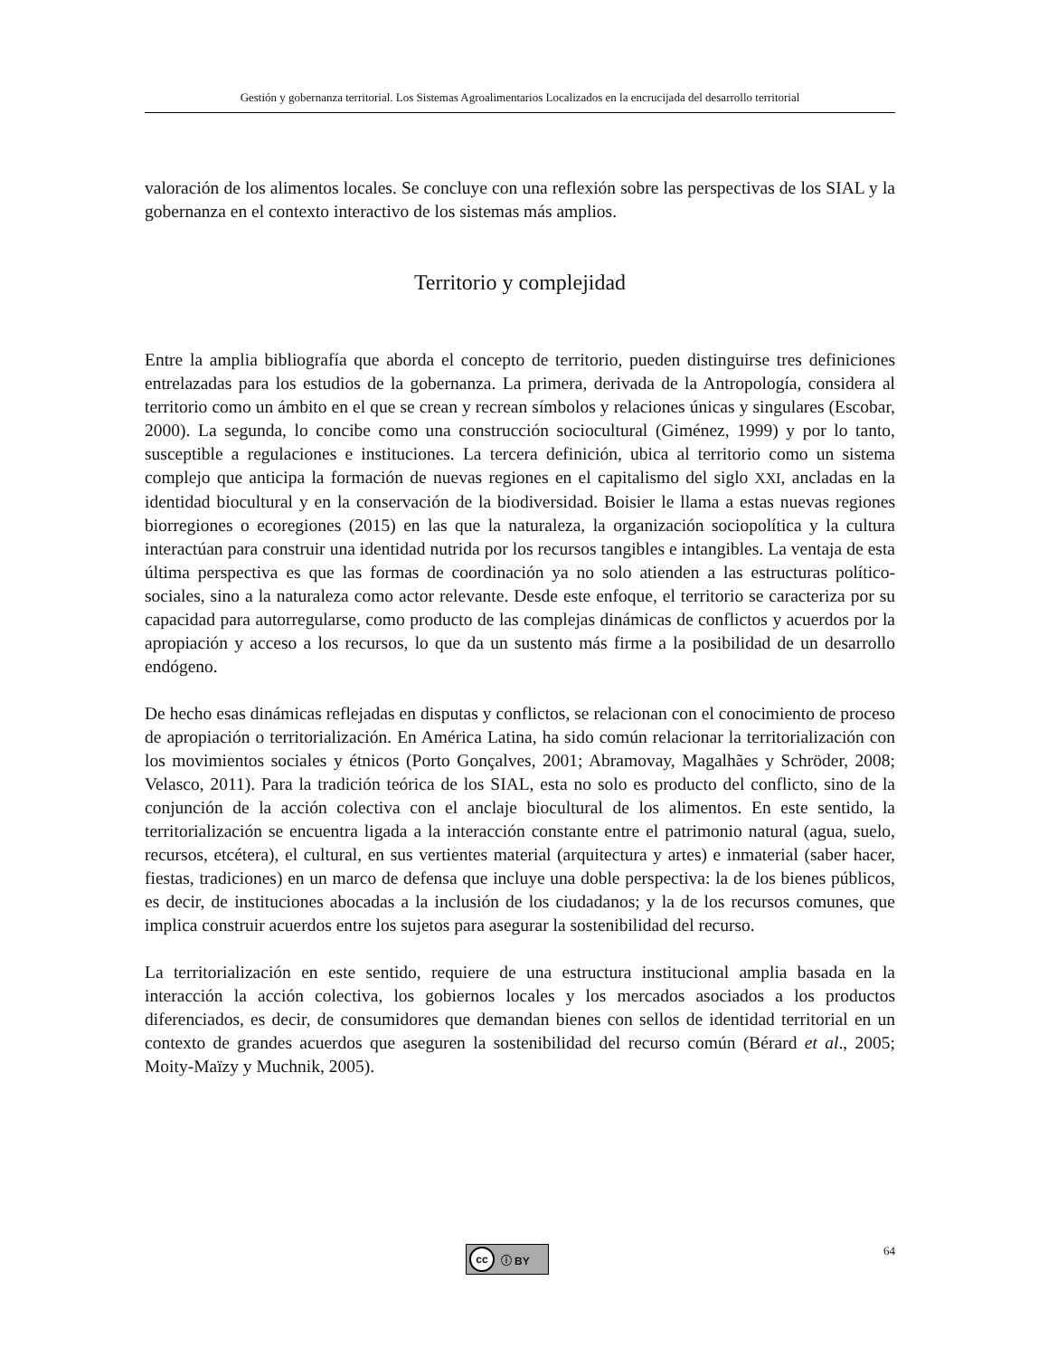Gestión y gobernanza territorial. Los Sistemas Agroalimentarios Localizados en la encrucijada del desarrollo territorial
valoración de los alimentos locales. Se concluye con una reflexión sobre las perspectivas de los SIAL y la gobernanza en el contexto interactivo de los sistemas más amplios.
Territorio y complejidad
Entre la amplia bibliografía que aborda el concepto de territorio, pueden distinguirse tres definiciones entrelazadas para los estudios de la gobernanza. La primera, derivada de la Antropología, considera al territorio como un ámbito en el que se crean y recrean símbolos y relaciones únicas y singulares (Escobar, 2000). La segunda, lo concibe como una construcción sociocultural (Giménez, 1999) y por lo tanto, susceptible a regulaciones e instituciones. La tercera definición, ubica al territorio como un sistema complejo que anticipa la formación de nuevas regiones en el capitalismo del siglo XXI, ancladas en la identidad biocultural y en la conservación de la biodiversidad. Boisier le llama a estas nuevas regiones biorregiones o ecoregiones (2015) en las que la naturaleza, la organización sociopolítica y la cultura interactúan para construir una identidad nutrida por los recursos tangibles e intangibles. La ventaja de esta última perspectiva es que las formas de coordinación ya no solo atienden a las estructuras político-sociales, sino a la naturaleza como actor relevante. Desde este enfoque, el territorio se caracteriza por su capacidad para autorregularse, como producto de las complejas dinámicas de conflictos y acuerdos por la apropiación y acceso a los recursos, lo que da un sustento más firme a la posibilidad de un desarrollo endógeno.
De hecho esas dinámicas reflejadas en disputas y conflictos, se relacionan con el conocimiento de proceso de apropiación o territorialización. En América Latina, ha sido común relacionar la territorialización con los movimientos sociales y étnicos (Porto Gonçalves, 2001; Abramovay, Magalhães y Schröder, 2008; Velasco, 2011). Para la tradición teórica de los SIAL, esta no solo es producto del conflicto, sino de la conjunción de la acción colectiva con el anclaje biocultural de los alimentos. En este sentido, la territorialización se encuentra ligada a la interacción constante entre el patrimonio natural (agua, suelo, recursos, etcétera), el cultural, en sus vertientes material (arquitectura y artes) e inmaterial (saber hacer, fiestas, tradiciones) en un marco de defensa que incluye una doble perspectiva: la de los bienes públicos, es decir, de instituciones abocadas a la inclusión de los ciudadanos; y la de los recursos comunes, que implica construir acuerdos entre los sujetos para asegurar la sostenibilidad del recurso.
La territorialización en este sentido, requiere de una estructura institucional amplia basada en la interacción la acción colectiva, los gobiernos locales y los mercados asociados a los productos diferenciados, es decir, de consumidores que demandan bienes con sellos de identidad territorial en un contexto de grandes acuerdos que aseguren la sostenibilidad del recurso común (Bérard et al., 2005; Moity-Maïzy y Muchnik, 2005).
cc ⓘ BY
64